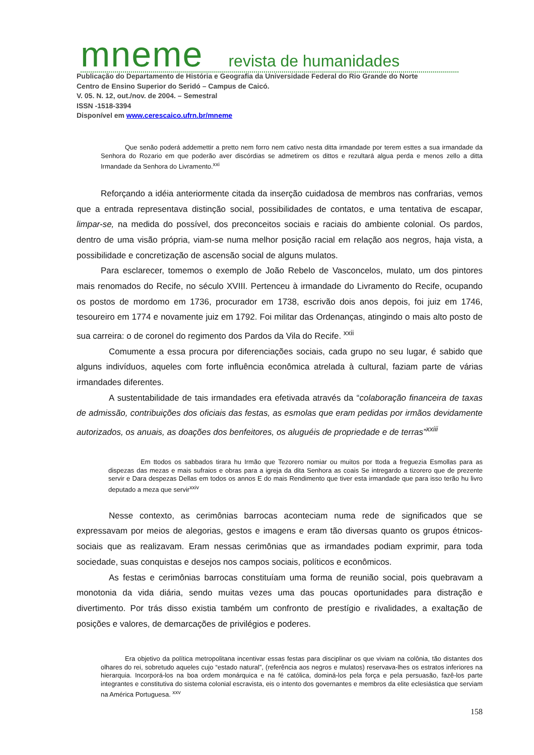mneme revista de humanidades
Publicação do Departamento de História e Geografia da Universidade Federal do Rio Grande do Norte
Centro de Ensino Superior do Seridó – Campus de Caicó.
V. 05. N. 12, out./nov. de 2004. – Semestral
ISSN -1518-3394
Disponível em www.cerescaico.ufrn.br/mneme
Que senão poderá addemettir a pretto nem forro nem cativo nesta ditta irmandade por terem esttes a sua irmandade da Senhora do Rozario em que poderão aver discórdias se admetirem os dittos e rezultará algua perda e menos zello a ditta Irmandade da Senhora do Livramento.<sup>xxi</sup>
Reforçando a idéia anteriormente citada da inserção cuidadosa de membros nas confrarias, vemos que a entrada representava distinção social, possibilidades de contatos, e uma tentativa de escapar, limpar-se, na medida do possível, dos preconceitos sociais e raciais do ambiente colonial. Os pardos, dentro de uma visão própria, viam-se numa melhor posição racial em relação aos negros, haja vista, a possibilidade e concretização de ascensão social de alguns mulatos.
Para esclarecer, tomemos o exemplo de João Rebelo de Vasconcelos, mulato, um dos pintores mais renomados do Recife, no século XVIII. Pertenceu à irmandade do Livramento do Recife, ocupando os postos de mordomo em 1736, procurador em 1738, escrivão dois anos depois, foi juiz em 1746, tesoureiro em 1774 e novamente juiz em 1792. Foi militar das Ordenanças, atingindo o mais alto posto de sua carreira: o de coronel do regimento dos Pardos da Vila do Recife. <sup>xxii</sup>
Comumente a essa procura por diferenciações sociais, cada grupo no seu lugar, é sabido que alguns indivíduos, aqueles com forte influência econômica atrelada à cultural, faziam parte de várias irmandades diferentes.
A sustentabilidade de tais irmandades era efetivada através da “colaboração financeira de taxas de admissão, contribuições dos oficiais das festas, as esmolas que eram pedidas por irmãos devidamente autorizados, os anuais, as doações dos benfeitores, os aluguéis de propriedade e de terras”<sup>xxiii</sup>
Em ttodos os sabbados tirara hu Irmão que Tezorero nomiar ou muitos por ttoda a freguezia Esmollas para as dispezas das mezas e mais sufraios e obras para a igreja da dita Senhora as coais Se intregardo a tizorero que de prezente servir e Dara despezas Dellas em todos os annos E do mais Rendimento que tiver esta irmandade que para isso terão hu livro deputado a meza que servir<sup>xxiv</sup>
Nesse contexto, as cerimônias barrocas aconteciam numa rede de significados que se expressavam por meios de alegorias, gestos e imagens e eram tão diversas quanto os grupos étnicos-sociais que as realizavam. Eram nessas cerimônias que as irmandades podiam exprimir, para toda sociedade, suas conquistas e desejos nos campos sociais, políticos e econômicos.
As festas e cerimônias barrocas constituíam uma forma de reunião social, pois quebravam a monotonia da vida diária, sendo muitas vezes uma das poucas oportunidades para distração e divertimento. Por trás disso existia também um confronto de prestígio e rivalidades, a exaltação de posições e valores, de demarcações de privilégios e poderes.
Era objetivo da política metropolitana incentivar essas festas para disciplinar os que viviam na colônia, tão distantes dos olhares do rei, sobretudo aqueles cujo “estado natural”, (referência aos negros e mulatos) reservava-lhes os estratos inferiores na hierarquia. Incorporá-los na boa ordem monárquica e na fé católica, dominá-los pela força e pela persuasão, fazê-los parte integrantes e constitutiva do sistema colonial escravista, eis o intento dos governantes e membros da elite eclesiástica que serviam na América Portuguesa. <sup>xxv</sup>
158